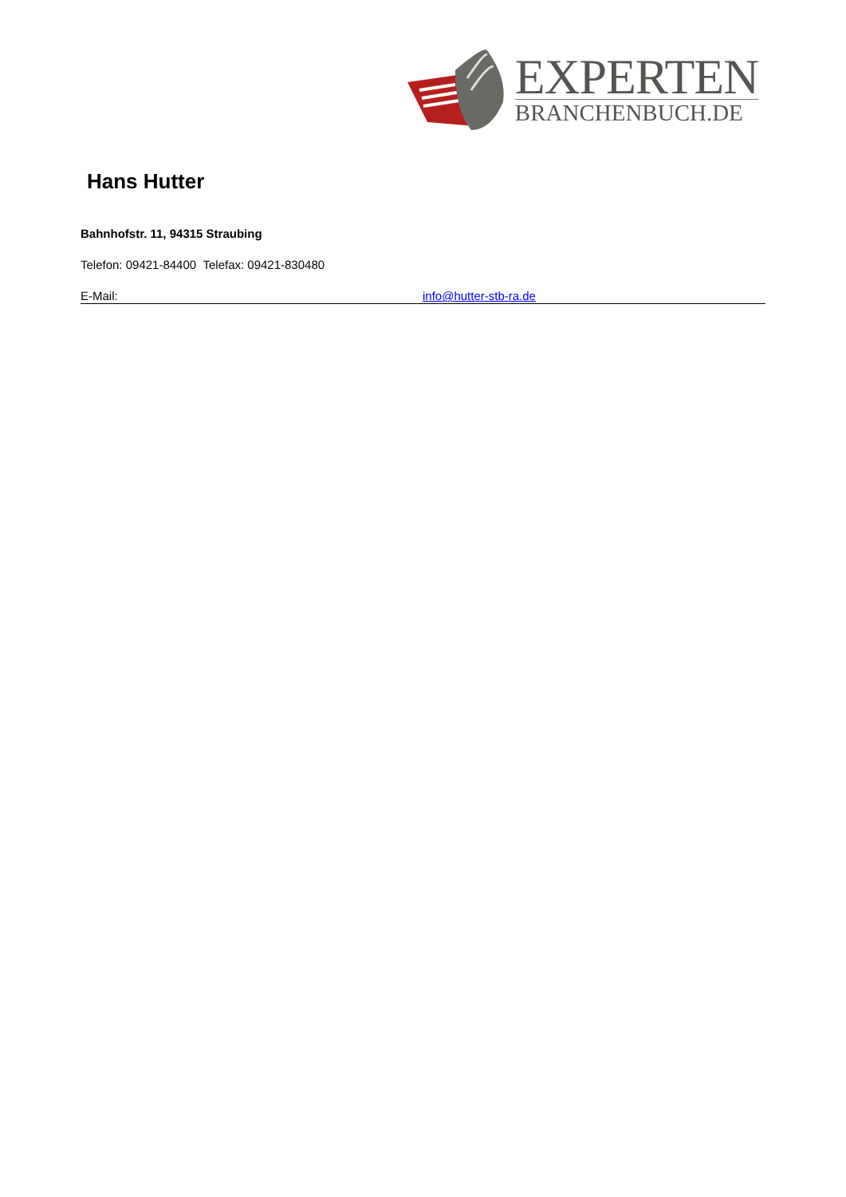EXPERTEN
BRANCHENBUCH.DE
Hans Hutter
Bahnhofstr. 11, 94315 Straubing
Telefon: 09421-84400 Telefax: 09421-830480
E-Mail: info@hutter-stb-ra.de